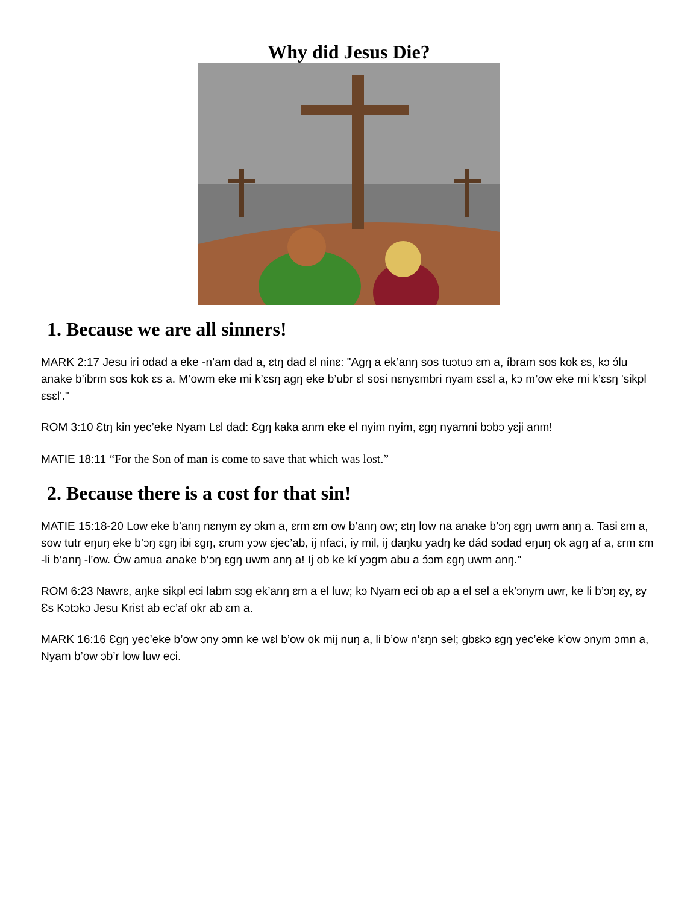Why did Jesus Die?
1. Because we are all sinners!
MARK 2:17 Jesu iri odad a eke -n’am dad a, ɛtŋ dad ɛl ninɛ: "Agŋ a ek’anŋ sos tuɔtuɔ ɛm a, íbram sos kok ɛs, kɔ ɔ́lu anake b’ibrm sos kok ɛs a. M’owm eke mi k’ɛsŋ agŋ eke b’ubr ɛl sosi nɛnyɛmbri nyam ɛsɛl a, kɔ m’ow eke mi k’ɛsŋ 'sikpl ɛsɛl'."
ROM 3:10 Ɛtŋ kin yec’eke Nyam Lɛl dad: Ɛgŋ kaka anm eke el nyim nyim, ɛgŋ nyamni bɔbɔ yɛji anm!
MATIE 18:11 “For the Son of man is come to save that which was lost.”
2. Because there is a cost for that sin!
MATIE 15:18-20 Low eke b’anŋ nɛnym ɛy ɔkm a, ɛrm ɛm ow b’anŋ ow; ɛtŋ low na anake b’ɔŋ ɛgŋ uwm anŋ a. Tasi ɛm a, sow tutr eŋuŋ eke b’ɔŋ ɛgŋ ibi ɛgŋ, ɛrum yɔw ɛjec’ab, ij nfaci, iy mil, ij daŋku yadŋ ke dád sodad eŋuŋ ok agŋ af a, ɛrm ɛm -li b’anŋ -l’ow. Ów amua anake b’ɔŋ ɛgŋ uwm anŋ a! Ij ob ke kí yɔgm abu a ɔ́ɔm ɛgŋ uwm anŋ."
ROM 6:23 Nawrɛ, aŋke sikpl eci labm sɔg ek’anŋ ɛm a el luw; kɔ Nyam eci ob ap a el sel a ek’ɔnym uwr, ke li b’ɔŋ ɛy, ɛy Ɛs Kɔtɔkɔ Jesu Krist ab ec’af okr ab ɛm a.
MARK 16:16 Ɛgŋ yec’eke b’ow ɔny ɔmn ke wɛl b’ow ok mij nuŋ a, li b’ow n’ɛŋn sel; gbɛkɔ ɛgŋ yec’eke k’ow ɔnym ɔmn a, Nyam b’ow ɔb’r low luw eci.